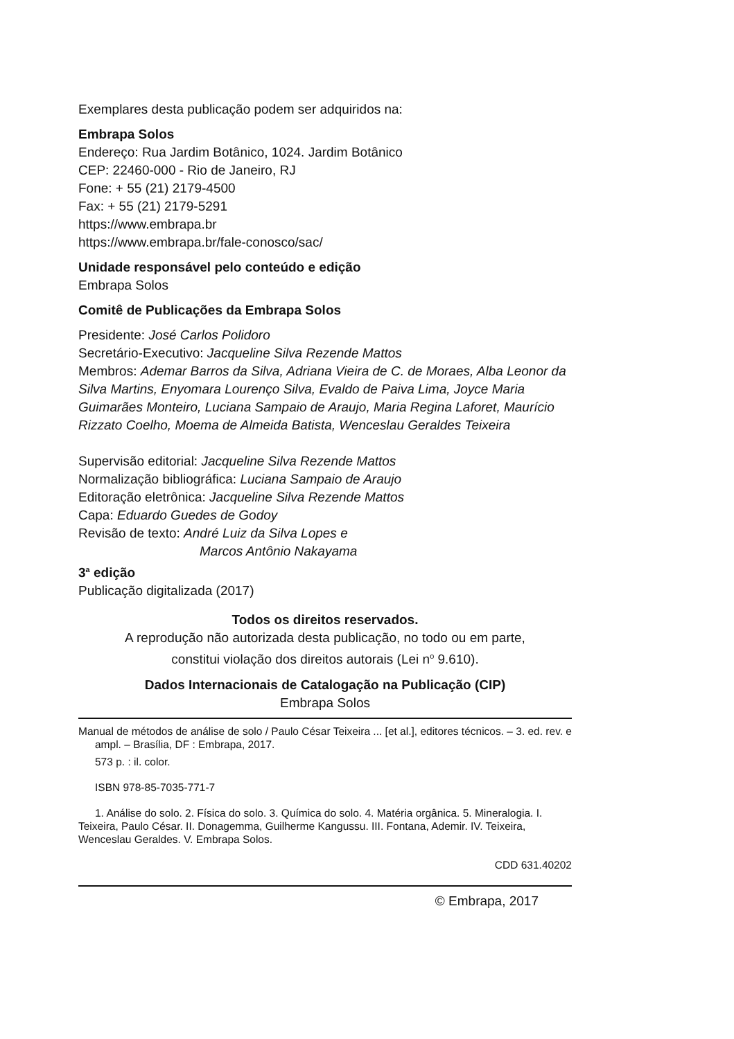Exemplares desta publicação podem ser adquiridos na:
Embrapa Solos
Endereço: Rua Jardim Botânico, 1024. Jardim Botânico
CEP: 22460-000 - Rio de Janeiro, RJ
Fone: + 55 (21) 2179-4500
Fax: + 55 (21) 2179-5291
https://www.embrapa.br
https://www.embrapa.br/fale-conosco/sac/
Unidade responsável pelo conteúdo e edição
Embrapa Solos
Comitê de Publicações da Embrapa Solos
Presidente: José Carlos Polidoro
Secretário-Executivo: Jacqueline Silva Rezende Mattos
Membros: Ademar Barros da Silva, Adriana Vieira de C. de Moraes, Alba Leonor da Silva Martins, Enyomara Lourenço Silva, Evaldo de Paiva Lima, Joyce Maria Guimarães Monteiro, Luciana Sampaio de Araujo, Maria Regina Laforet, Maurício Rizzato Coelho, Moema de Almeida Batista, Wenceslau Geraldes Teixeira
Supervisão editorial: Jacqueline Silva Rezende Mattos
Normalização bibliográfica: Luciana Sampaio de Araujo
Editoração eletrônica: Jacqueline Silva Rezende Mattos
Capa: Eduardo Guedes de Godoy
Revisão de texto: André Luiz da Silva Lopes e
Marcos Antônio Nakayama
3<sup>a</sup> edição
Publicação digitalizada (2017)
Todos os direitos reservados.
A reprodução não autorizada desta publicação, no todo ou em parte,
constitui violação dos direitos autorais (Lei n<sup>o</sup> 9.610).
Dados Internacionais de Catalogação na Publicação (CIP)
Embrapa Solos
Manual de métodos de análise de solo / Paulo César Teixeira ... [et al.], editores técnicos. – 3. ed. rev. e ampl. – Brasília, DF : Embrapa, 2017.
573 p. : il. color.
ISBN 978-85-7035-771-7
1. Análise do solo. 2. Física do solo. 3. Química do solo. 4. Matéria orgânica. 5. Mineralogia. I. Teixeira, Paulo César. II. Donagemma, Guilherme Kangussu. III. Fontana, Ademir. IV. Teixeira, Wenceslau Geraldes. V. Embrapa Solos.
CDD 631.40202
© Embrapa, 2017